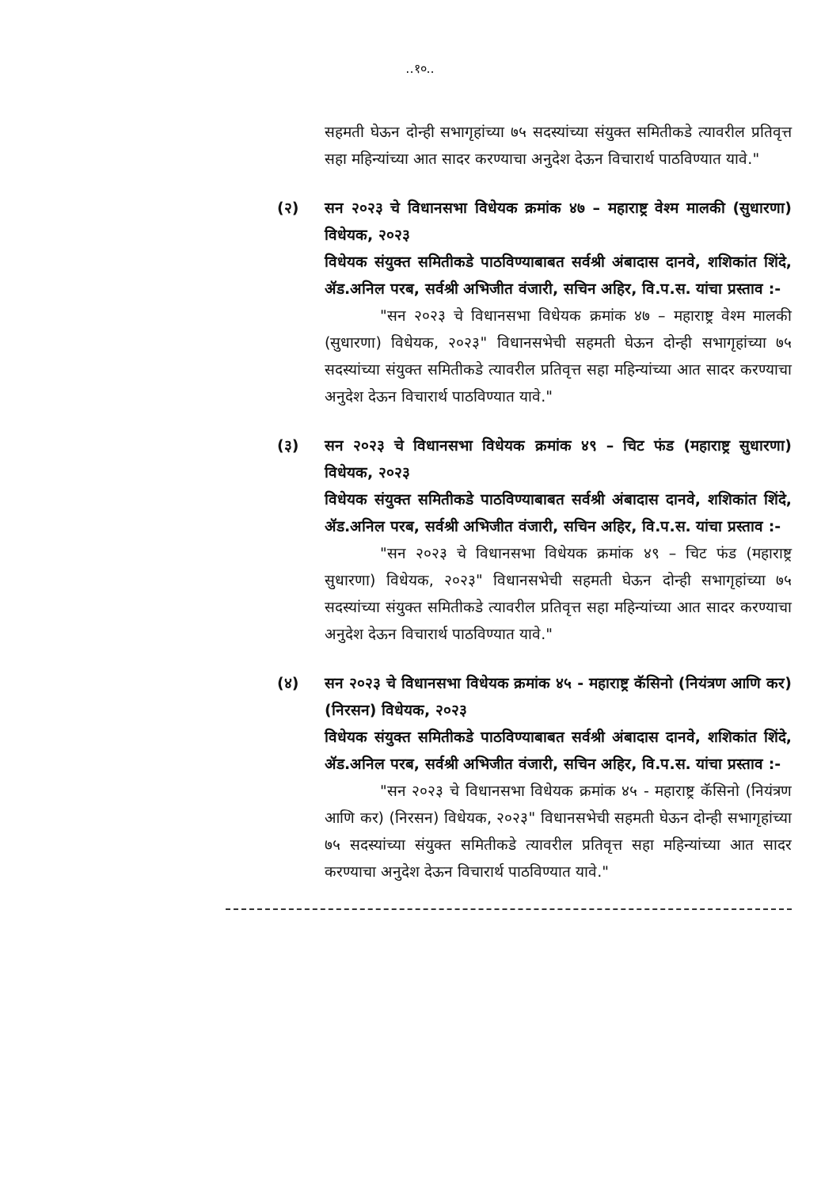..१०..
सहमती घेऊन दोन्ही सभागृहांच्या ७५ सदस्यांच्या संयुक्त समितीकडे त्यावरील प्रतिवृत्त सहा महिन्यांच्या आत सादर करण्याचा अनुदेश देऊन विचारार्थ पाठविण्यात यावे."
(२) सन २०२३ चे विधानसभा विधेयक क्रमांक ४७ – महाराष्ट्र वेश्म मालकी (सुधारणा) विधेयक, २०२३
विधेयक संयुक्त समितीकडे पाठविण्याबाबत सर्वश्री अंबादास दानवे, शशिकांत शिंदे, ॲड.अनिल परब, सर्वश्री अभिजीत वंजारी, सचिन अहिर, वि.प.स. यांचा प्रस्ताव :-
"सन २०२३ चे विधानसभा विधेयक क्रमांक ४७ – महाराष्ट्र वेश्म मालकी (सुधारणा) विधेयक, २०२३" विधानसभेची सहमती घेऊन दोन्ही सभागृहांच्या ७५ सदस्यांच्या संयुक्त समितीकडे त्यावरील प्रतिवृत्त सहा महिन्यांच्या आत सादर करण्याचा अनुदेश देऊन विचारार्थ पाठविण्यात यावे."
(३) सन २०२३ चे विधानसभा विधेयक क्रमांक ४९ – चिट फंड (महाराष्ट्र सुधारणा) विधेयक, २०२३
विधेयक संयुक्त समितीकडे पाठविण्याबाबत सर्वश्री अंबादास दानवे, शशिकांत शिंदे, ॲड.अनिल परब, सर्वश्री अभिजीत वंजारी, सचिन अहिर, वि.प.स. यांचा प्रस्ताव :-
"सन २०२३ चे विधानसभा विधेयक क्रमांक ४९ – चिट फंड (महाराष्ट्र सुधारणा) विधेयक, २०२३" विधानसभेची सहमती घेऊन दोन्ही सभागृहांच्या ७५ सदस्यांच्या संयुक्त समितीकडे त्यावरील प्रतिवृत्त सहा महिन्यांच्या आत सादर करण्याचा अनुदेश देऊन विचारार्थ पाठविण्यात यावे."
(४) सन २०२३ चे विधानसभा विधेयक क्रमांक ४५ - महाराष्ट्र कॅसिनो (नियंत्रण आणि कर) (निरसन) विधेयक, २०२३
विधेयक संयुक्त समितीकडे पाठविण्याबाबत सर्वश्री अंबादास दानवे, शशिकांत शिंदे, ॲड.अनिल परब, सर्वश्री अभिजीत वंजारी, सचिन अहिर, वि.प.स. यांचा प्रस्ताव :-
"सन २०२३ चे विधानसभा विधेयक क्रमांक ४५ - महाराष्ट्र कॅसिनो (नियंत्रण आणि कर) (निरसन) विधेयक, २०२३" विधानसभेची सहमती घेऊन दोन्ही सभागृहांच्या ७५ सदस्यांच्या संयुक्त समितीकडे त्यावरील प्रतिवृत्त सहा महिन्यांच्या आत सादर करण्याचा अनुदेश देऊन विचारार्थ पाठविण्यात यावे."